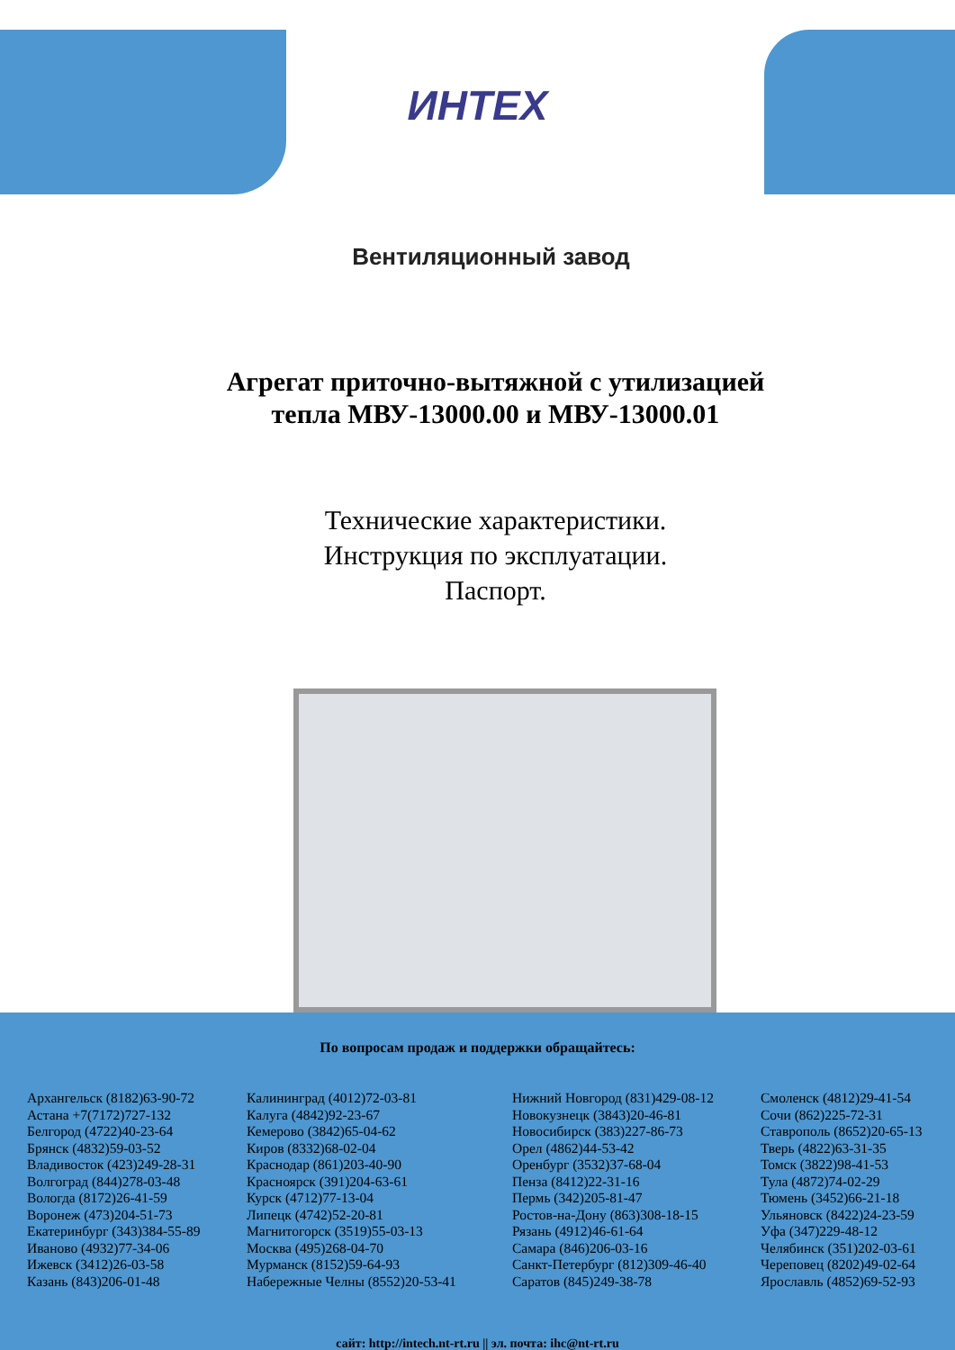ИНТЕХ
Вентиляционный завод
Агрегат приточно-вытяжной с утилизацией
тепла МВУ-13000.00 и МВУ-13000.01
Технические характеристики.
Инструкция по эксплуатации.
Паспорт.
По вопросам продаж и поддержки обращайтесь:
Архангельск (8182)63-90-72
Астана +7(7172)727-132
Белгород (4722)40-23-64
Брянск (4832)59-03-52
Владивосток (423)249-28-31
Волгоград (844)278-03-48
Вологда (8172)26-41-59
Воронеж (473)204-51-73
Екатеринбург (343)384-55-89
Иваново (4932)77-34-06
Ижевск (3412)26-03-58
Казань (843)206-01-48
Калининград (4012)72-03-81
Калуга (4842)92-23-67
Кемерово (3842)65-04-62
Киров (8332)68-02-04
Краснодар (861)203-40-90
Красноярск (391)204-63-61
Курск (4712)77-13-04
Липецк (4742)52-20-81
Магнитогорск (3519)55-03-13
Москва (495)268-04-70
Мурманск (8152)59-64-93
Набережные Челны (8552)20-53-41
Нижний Новгород (831)429-08-12
Новокузнецк (3843)20-46-81
Новосибирск (383)227-86-73
Орел (4862)44-53-42
Оренбург (3532)37-68-04
Пенза (8412)22-31-16
Пермь (342)205-81-47
Ростов-на-Дону (863)308-18-15
Рязань (4912)46-61-64
Самара (846)206-03-16
Санкт-Петербург (812)309-46-40
Саратов (845)249-38-78
Смоленск (4812)29-41-54
Сочи (862)225-72-31
Ставрополь (8652)20-65-13
Тверь (4822)63-31-35
Томск (3822)98-41-53
Тула (4872)74-02-29
Тюмень (3452)66-21-18
Ульяновск (8422)24-23-59
Уфа (347)229-48-12
Челябинск (351)202-03-61
Череповец (8202)49-02-64
Ярославль (4852)69-52-93
сайт: http://intech.nt-rt.ru || эл. почта: ihc@nt-rt.ru